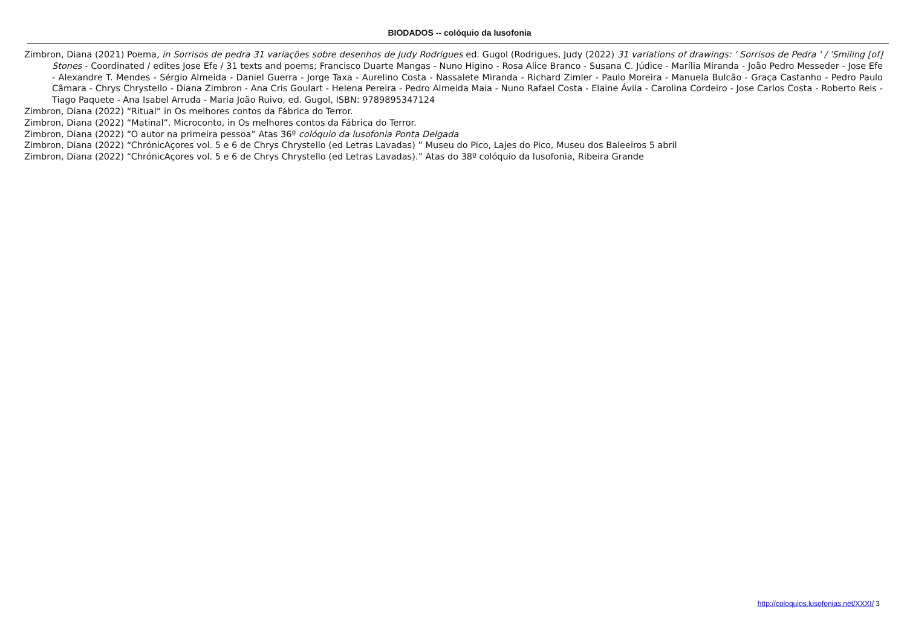BIODADOS -- colóquio da lusofonia
Zimbron, Diana (2021) Poema, in Sorrisos de pedra 31 variações sobre desenhos de Judy Rodrigues ed. Gugol (Rodrigues, Judy (2022) 31 variations of drawings: ' Sorrisos de Pedra ' / 'Smiling [of] Stones - Coordinated / edites Jose Efe / 31 texts and poems; Francisco Duarte Mangas - Nuno Higino - Rosa Alice Branco - Susana C. Júdice - Marília Miranda - João Pedro Messeder - Jose Efe - Alexandre T. Mendes - Sérgio Almeida - Daniel Guerra - Jorge Taxa - Aurelino Costa - Nassalete Miranda - Richard Zimler - Paulo Moreira - Manuela Bulcão - Graça Castanho - Pedro Paulo Câmara - Chrys Chrystello - Diana Zimbron - Ana Cris Goulart - Helena Pereira - Pedro Almeida Maia - Nuno Rafael Costa - Elaine Ávila - Carolina Cordeiro - Jose Carlos Costa - Roberto Reis - Tiago Paquete - Ana Isabel Arruda - Maria João Ruivo, ed. Gugol, ISBN: 9789895347124
Zimbron, Diana (2022) “Ritual” in Os melhores contos da Fábrica do Terror.
Zimbron, Diana (2022) “Matinal”. Microconto, in Os melhores contos da Fábrica do Terror.
Zimbron, Diana (2022) “O autor na primeira pessoa” Atas 36º colóquio da lusofonia Ponta Delgada
Zimbron, Diana (2022) “ChrónicAçores vol. 5 e 6 de Chrys Chrystello (ed Letras Lavadas) ” Museu do Pico, Lajes do Pico, Museu dos Baleeiros 5 abril
Zimbron, Diana (2022) “ChrónicAçores vol. 5 e 6 de Chrys Chrystello (ed Letras Lavadas).” Atas do 38º colóquio da lusofonia, Ribeira Grande
http://coloquios.lusofonias.net/XXXI/ 3